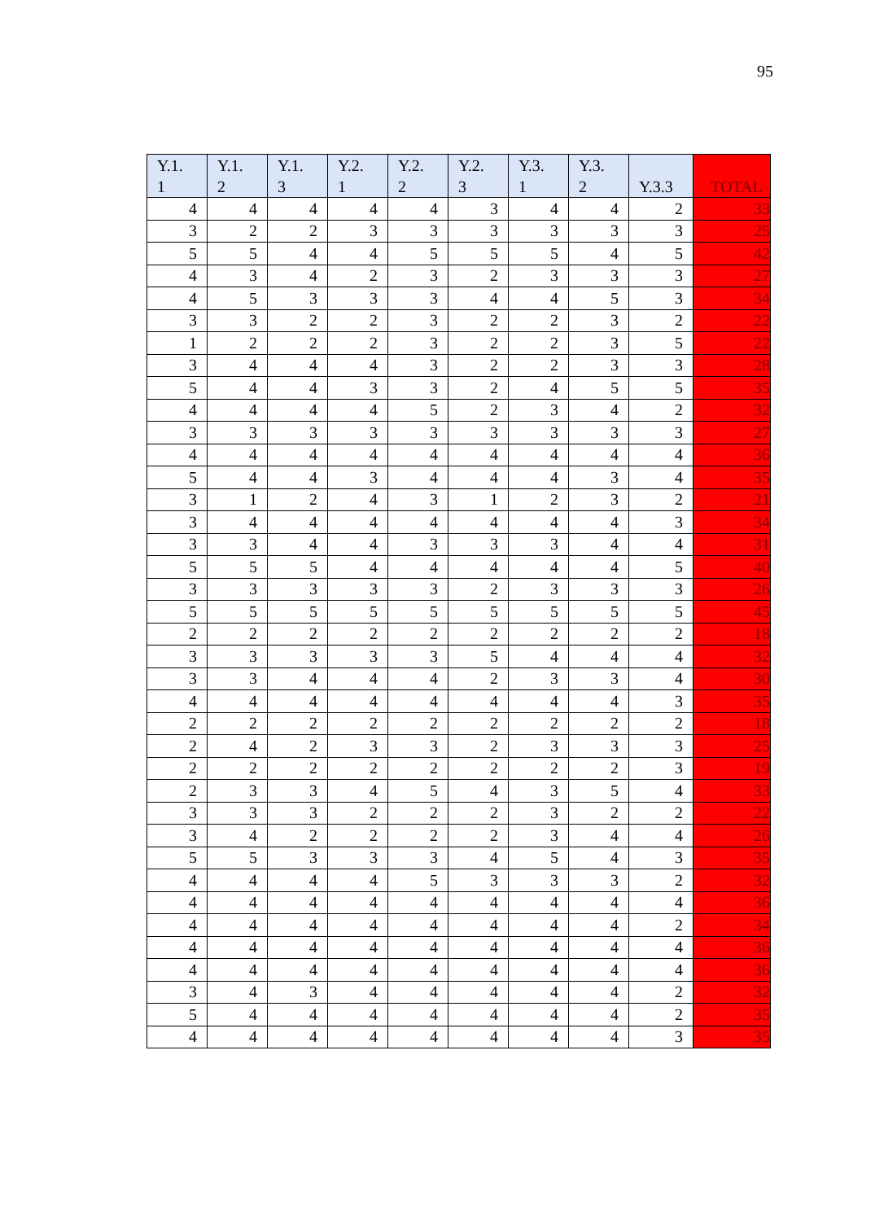95
| Y.1. 1 | Y.1. 2 | Y.1. 3 | Y.2. 1 | Y.2. 2 | Y.2. 3 | Y.3. 1 | Y.3. 2 | Y.3.3 | TOTAL |
| --- | --- | --- | --- | --- | --- | --- | --- | --- | --- |
| 4 | 4 | 4 | 4 | 4 | 3 | 4 | 4 | 2 | 33 |
| 3 | 2 | 2 | 3 | 3 | 3 | 3 | 3 | 3 | 25 |
| 5 | 5 | 4 | 4 | 5 | 5 | 5 | 4 | 5 | 42 |
| 4 | 3 | 4 | 2 | 3 | 2 | 3 | 3 | 3 | 27 |
| 4 | 5 | 3 | 3 | 3 | 4 | 4 | 5 | 3 | 34 |
| 3 | 3 | 2 | 2 | 3 | 2 | 2 | 3 | 2 | 22 |
| 1 | 2 | 2 | 2 | 3 | 2 | 2 | 3 | 5 | 22 |
| 3 | 4 | 4 | 4 | 3 | 2 | 2 | 3 | 3 | 28 |
| 5 | 4 | 4 | 3 | 3 | 2 | 4 | 5 | 5 | 35 |
| 4 | 4 | 4 | 4 | 5 | 2 | 3 | 4 | 2 | 32 |
| 3 | 3 | 3 | 3 | 3 | 3 | 3 | 3 | 3 | 27 |
| 4 | 4 | 4 | 4 | 4 | 4 | 4 | 4 | 4 | 36 |
| 5 | 4 | 4 | 3 | 4 | 4 | 4 | 3 | 4 | 35 |
| 3 | 1 | 2 | 4 | 3 | 1 | 2 | 3 | 2 | 21 |
| 3 | 4 | 4 | 4 | 4 | 4 | 4 | 4 | 3 | 34 |
| 3 | 3 | 4 | 4 | 3 | 3 | 3 | 4 | 4 | 31 |
| 5 | 5 | 5 | 4 | 4 | 4 | 4 | 4 | 5 | 40 |
| 3 | 3 | 3 | 3 | 3 | 2 | 3 | 3 | 3 | 26 |
| 5 | 5 | 5 | 5 | 5 | 5 | 5 | 5 | 5 | 45 |
| 2 | 2 | 2 | 2 | 2 | 2 | 2 | 2 | 2 | 18 |
| 3 | 3 | 3 | 3 | 3 | 5 | 4 | 4 | 4 | 32 |
| 3 | 3 | 4 | 4 | 4 | 2 | 3 | 3 | 4 | 30 |
| 4 | 4 | 4 | 4 | 4 | 4 | 4 | 4 | 3 | 35 |
| 2 | 2 | 2 | 2 | 2 | 2 | 2 | 2 | 2 | 18 |
| 2 | 4 | 2 | 3 | 3 | 2 | 3 | 3 | 3 | 25 |
| 2 | 2 | 2 | 2 | 2 | 2 | 2 | 2 | 3 | 19 |
| 2 | 3 | 3 | 4 | 5 | 4 | 3 | 5 | 4 | 33 |
| 3 | 3 | 3 | 2 | 2 | 2 | 3 | 2 | 2 | 22 |
| 3 | 4 | 2 | 2 | 2 | 2 | 3 | 4 | 4 | 26 |
| 5 | 5 | 3 | 3 | 3 | 4 | 5 | 4 | 3 | 35 |
| 4 | 4 | 4 | 4 | 5 | 3 | 3 | 3 | 2 | 32 |
| 4 | 4 | 4 | 4 | 4 | 4 | 4 | 4 | 4 | 36 |
| 4 | 4 | 4 | 4 | 4 | 4 | 4 | 4 | 2 | 34 |
| 4 | 4 | 4 | 4 | 4 | 4 | 4 | 4 | 4 | 36 |
| 4 | 4 | 4 | 4 | 4 | 4 | 4 | 4 | 4 | 36 |
| 3 | 4 | 3 | 4 | 4 | 4 | 4 | 4 | 2 | 32 |
| 5 | 4 | 4 | 4 | 4 | 4 | 4 | 4 | 2 | 35 |
| 4 | 4 | 4 | 4 | 4 | 4 | 4 | 4 | 3 | 35 |